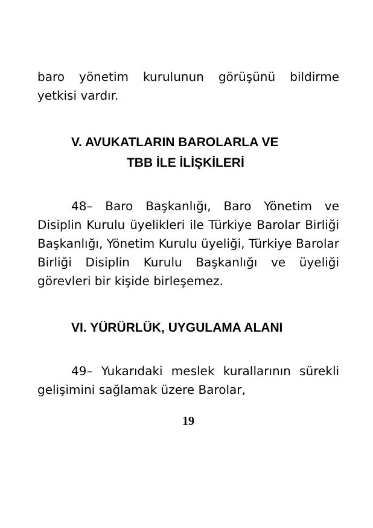baro yönetim kurulunun görüşünü bildirme yetkisi vardır.
V. AVUKATLARIN BAROLARLA VE
TBB İLE İLİŞKİLERİ
48– Baro Başkanlığı, Baro Yönetim ve Disiplin Kurulu üyelikleri ile Türkiye Barolar Birliği Başkanlığı, Yönetim Kurulu üyeliği, Türkiye Barolar Birliği Disiplin Kurulu Başkanlığı ve üyeliği görevleri bir kişide birleşemez.
VI. YÜRÜRLÜK, UYGULAMA ALANI
49– Yukarıdaki meslek kurallarının sürekli gelişimini sağlamak üzere Barolar,
19